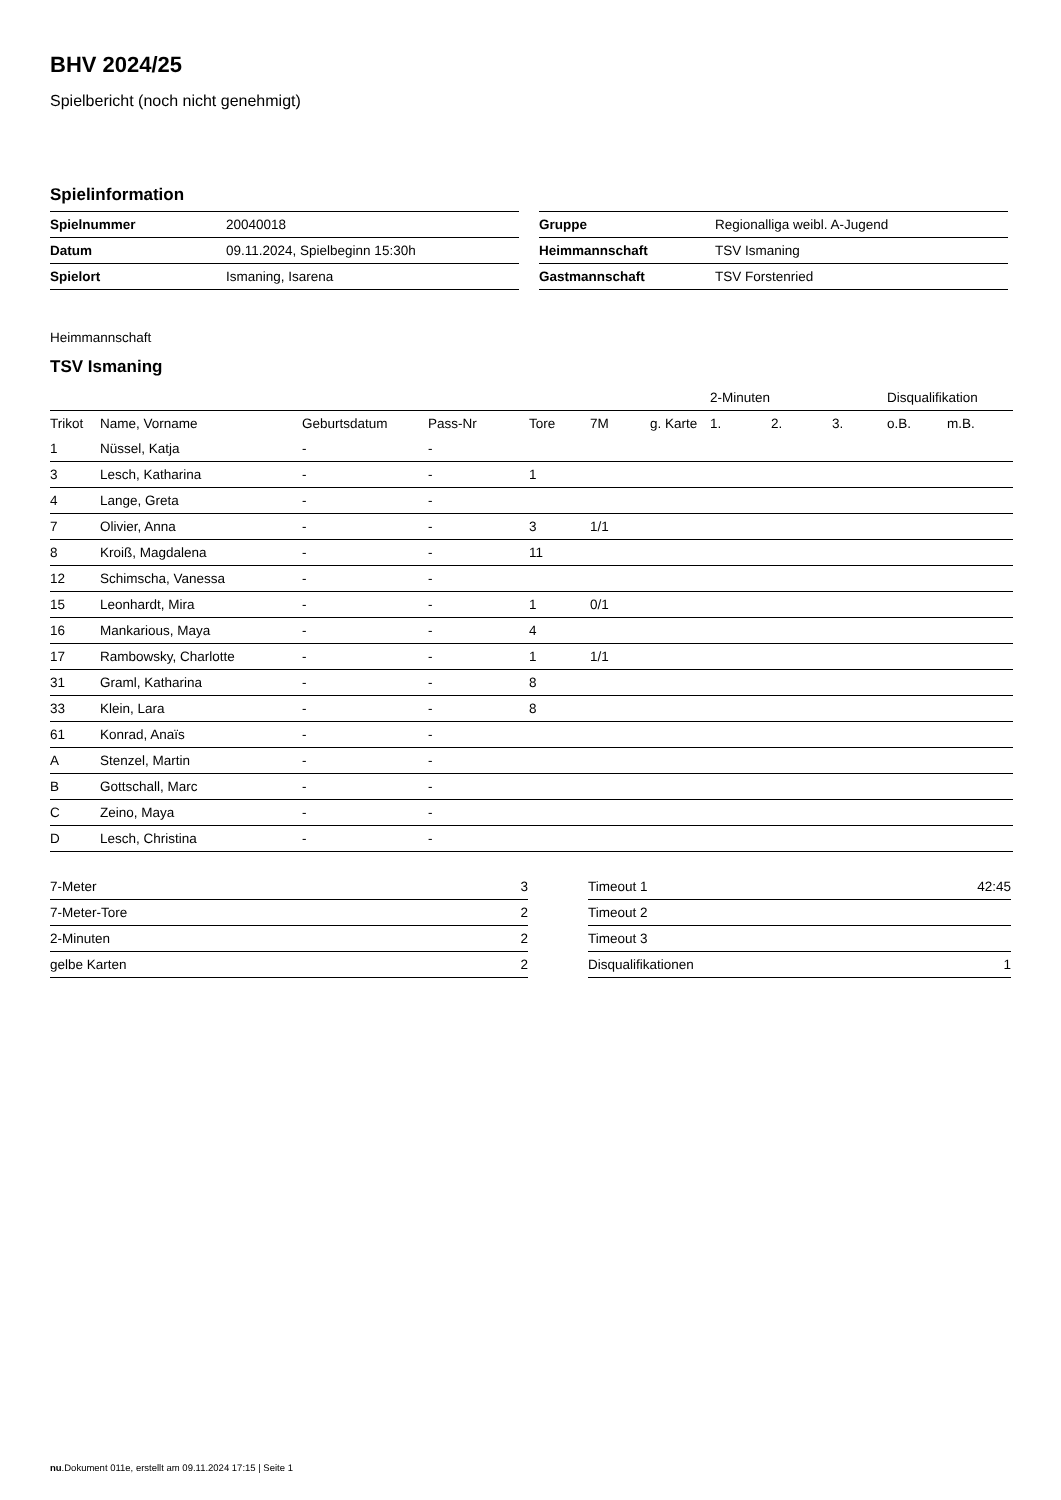BHV 2024/25
Spielbericht (noch nicht genehmigt)
Spielinformation
| Spielnummer | 20040018 |
| Datum | 09.11.2024, Spielbeginn 15:30h |
| Spielort | Ismaning, Isarena |
| Gruppe | Regionalliga weibl. A-Jugend |
| Heimmannschaft | TSV Ismaning |
| Gastmannschaft | TSV Forstenried |
Heimmannschaft
TSV Ismaning
| | | | | | | | | 2-Minuten | | | Disqualifikation | |
| Trikot | Name, Vorname | Geburtsdatum | Pass-Nr | Tore | 7M | g. Karte | | 1. | 2. | 3. | o.B. | m.B. |
| 1 | Nüssel, Katja | - | - | | | | | | | | | |
| 3 | Lesch, Katharina | - | - | 1 | | | | | | | | |
| 4 | Lange, Greta | - | - | | | | | | | | | |
| 7 | Olivier, Anna | - | - | 3 | 1/1 | | | | | | | |
| 8 | Kroiß, Magdalena | - | - | 11 | | | | | | | | |
| 12 | Schimscha, Vanessa | - | - | | | | | | | | | |
| 15 | Leonhardt, Mira | - | - | 1 | 0/1 | | | | | | | |
| 16 | Mankarious, Maya | - | - | 4 | | | | | | | | |
| 17 | Rambowsky, Charlotte | - | - | 1 | 1/1 | | | | | | | |
| 31 | Graml, Katharina | - | - | 8 | | | | | | | | |
| 33 | Klein, Lara | - | - | 8 | | | | | | | | |
| 61 | Konrad, Anaïs | - | - | | | | | | | | | |
| A | Stenzel, Martin | - | - | | | | | | | | | |
| B | Gottschall, Marc | - | - | | | | | | | | | |
| C | Zeino, Maya | - | - | | | | | | | | | |
| D | Lesch, Christina | - | - | | | | | | | | | |
| 7-Meter | 3 |
| 7-Meter-Tore | 2 |
| 2-Minuten | 2 |
| gelbe Karten | 2 |
| Timeout 1 | 42:45 |
| Timeout 2 | |
| Timeout 3 | |
| Disqualifikationen | 1 |
nu.Dokument 011e, erstellt am 09.11.2024 17:15 | Seite 1